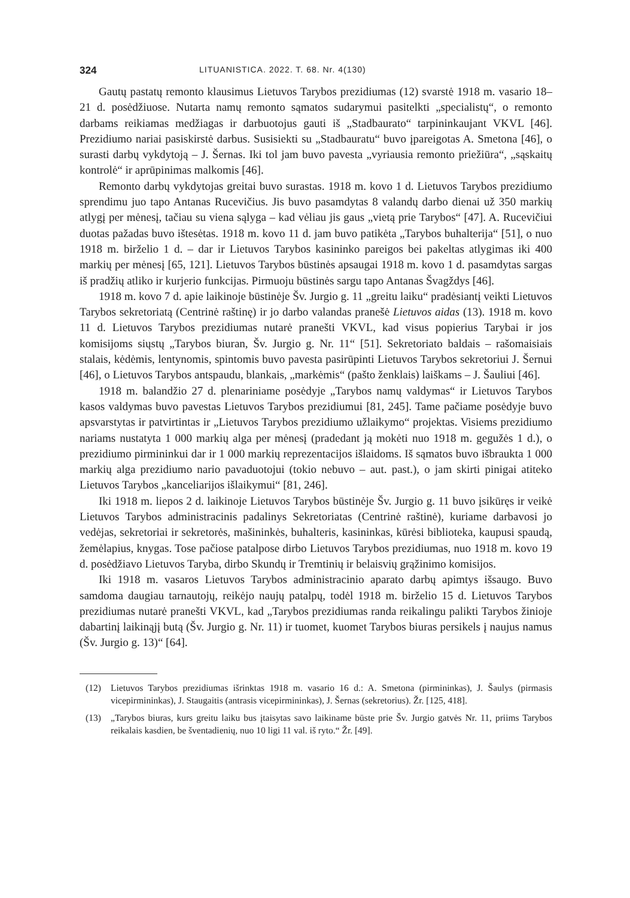324 LITUANISTICA. 2022. T. 68. Nr. 4(130)
Gautų pastatų remonto klausimus Lietuvos Tarybos prezidiumas (12) svarstė 1918 m. vasario 18–21 d. posėdžiuose. Nutarta namų remonto sąmatos sudarymui pasitelkti „specialistų“, o remonto darbams reikiamas medžiagas ir darbuotojus gauti iš „Stadbaurato“ tarpininkaujant VKVL [46]. Prezidiumo nariai pasiskirstė darbus. Susisiekti su „Stadbauratu“ buvo įpareigotas A. Smetona [46], o surasti darbų vykdytoją – J. Šernas. Iki tol jam buvo pavesta „vyriausia remonto priežiūra“, „sąskaitų kontrolė“ ir aprūpinimas malkomis [46].
Remonto darbų vykdytojas greitai buvo surastas. 1918 m. kovo 1 d. Lietuvos Tarybos prezidiumo sprendimu juo tapo Antanas Rucevičius. Jis buvo pasamdytas 8 valandų darbo dienai už 350 markių atlygį per mėnesį, tačiau su viena sąlyga – kad vėliau jis gaus „vietą prie Tarybos“ [47]. A. Rucevičiui duotas pažadas buvo ištesėtas. 1918 m. kovo 11 d. jam buvo patikėta „Tarybos buhalterija“ [51], o nuo 1918 m. birželio 1 d. – dar ir Lietuvos Tarybos kasininko pareigos bei pakeltas atlygimas iki 400 markių per mėnesį [65, 121]. Lietuvos Tarybos būstinės apsaugai 1918 m. kovo 1 d. pasamdytas sargas iš pradžių atliko ir kurjerio funkcijas. Pirmuoju būstinės sargu tapo Antanas Švagždys [46].
1918 m. kovo 7 d. apie laikinoje būstinėje Šv. Jurgio g. 11 „greitu laiku“ pradėsiantį veikti Lietuvos Tarybos sekretoriatą (Centrinė raštinę) ir jo darbo valandas pranešė Lietuvos aidas (13). 1918 m. kovo 11 d. Lietuvos Tarybos prezidiumas nutarė pranešti VKVL, kad visus popierius Tarybai ir jos komisijoms siųstų „Tarybos biuran, Šv. Jurgio g. Nr. 11“ [51]. Sekretoriato baldais – rašomaisiais stalais, kėdėmis, lentynomis, spintomis buvo pavesta pasirūpinti Lietuvos Tarybos sekretoriui J. Šernui [46], o Lietuvos Tarybos antspaudu, blankais, „markėmis“ (pašto ženklais) laiškams – J. Šauliui [46].
1918 m. balandžio 27 d. plenariniame posėdyje „Tarybos namų valdymas“ ir Lietuvos Tarybos kasos valdymas buvo pavestas Lietuvos Tarybos prezidiumui [81, 245]. Tame pačiame posėdyje buvo apsvarstytas ir patvirtintas ir „Lietuvos Tarybos prezidiumo užlaikymo“ projektas. Visiems prezidiumo nariams nustatyta 1 000 markių alga per mėnesį (pradedant ją mokėti nuo 1918 m. gegužės 1 d.), o prezidiumo pirmininkui dar ir 1 000 markių reprezentacijos išlaidoms. Iš sąmatos buvo išbraukta 1 000 markių alga prezidiumo nario pavaduotojui (tokio nebuvo – aut. past.), o jam skirti pinigai atiteko Lietuvos Tarybos „kanceliarijos išlaikymui“ [81, 246].
Iki 1918 m. liepos 2 d. laikinoje Lietuvos Tarybos būstinėje Šv. Jurgio g. 11 buvo įsikūręs ir veikė Lietuvos Tarybos administracinis padalinys Sekretoriatas (Centrinė raštinė), kuriame darbavosi jo vedėjas, sekretoriai ir sekretorės, mašininkės, buhalteris, kasininkas, kūrėsi biblioteka, kaupusi spaudą, žemėlapius, knygas. Tose pačiose patalpose dirbo Lietuvos Tarybos prezidiumas, nuo 1918 m. kovo 19 d. posėdžiavo Lietuvos Taryba, dirbo Skundų ir Tremtinių ir belaisvių grąžinimo komisijos.
Iki 1918 m. vasaros Lietuvos Tarybos administracinio aparato darbų apimtys išsaugo. Buvo samdoma daugiau tarnautojų, reikėjo naujų patalpų, todėl 1918 m. birželio 15 d. Lietuvos Tarybos prezidiumas nutarė pranešti VKVL, kad „Tarybos prezidiumas randa reikalingu palikti Tarybos žinioje dabartinį laikinąjį butą (Šv. Jurgio g. Nr. 11) ir tuomet, kuomet Tarybos biuras persikels į naujus namus (Šv. Jurgio g. 13)“ [64].
(12) Lietuvos Tarybos prezidiumas išrinktas 1918 m. vasario 16 d.: A. Smetona (pirmininkas), J. Šaulys (pirmasis vicepirmininkas), J. Staugaitis (antrasis vicepirmininkas), J. Šernas (sekretorius). Žr. [125, 418].
(13) „Tarybos biuras, kurs greitu laiku bus įtaisytas savo laikiname būste prie Šv. Jurgio gatvės Nr. 11, priims Tarybos reikalais kasdien, be šventadienių, nuo 10 ligi 11 val. iš ryto.“ Žr. [49].